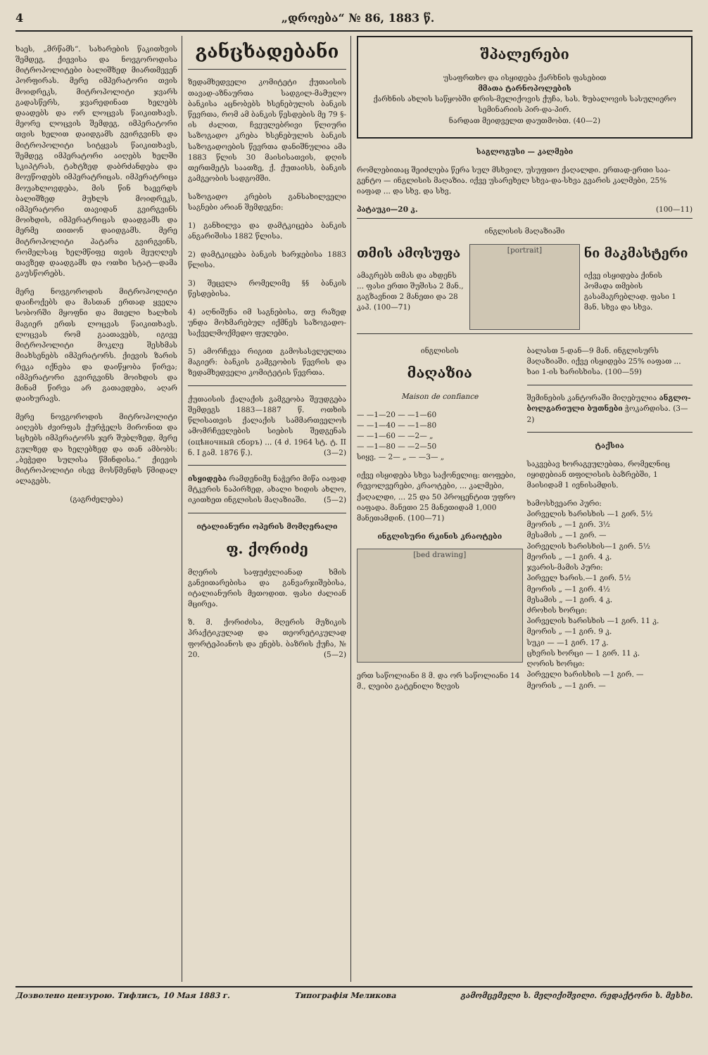4 „დროება“ № 86, 1883 წ.
ხაეს, „მრწამს“. სახარების წაკითხვის შემდეგ, ქიევისა და ნოვგოროდისა მიტროპოლიტები ბალიშზედ მიართმევენ პორფირას. მერე იმპერატორი თვის მოიდრეკს, მიტროპოლიტი ჯვარს გადასწერს, ჯვარედინათ ხელებს დაადებს და ორ ლოცვას წაიკითხავს. მეორე ლოცვის შემდეგ, იმპერატორი თვის ხელით დაიდგამს გვირგვინს და მიტროპოლიტი სიტყვას წაიკითხავს, შემდეგ იმპერატორი აიღებს ხელში სკიპტრას, ტახტზედ დაბრძანდება და მოუწოდებს იმპერატრიცას. იმპერატრიცა მოუახლოვდება, მის წინ ხაევრდს ბალიშზედ მუხლს მოიდრეკს, იმპერატორი თავიდან გვირგვინს მოიხდის, იმპერატრიცას დაადგამს და მერმე თითონ დაიდგამს. მერე მიტროპოლიტი პატარა გვირგვინს, რომელსაც ხელმწიფე თვის მეუღლეს თავზედ დაადგამს და ოთხი სტატ—დამა გაუსწორებს.
მერე ნოვგოროდის მიტროპოლიტი დაიჩოქებს და მასთან ერთად ყველა სობორში მყოფნი და მთელი ხალხის მაგიერ ერთს ლოცვას წაიკითხავს. ლოცვას რომ გაათავებს, იგივე მიტროპოლიტი მოკლე შესხმას მიახსენებს იმპერატორს. ქიევის ზარის რეკა იქნება და დაიწყობა წირვა; იმპერატორი გვირგვინს მოიხდის და მინამ წირვა არ გათავდება, აღარ დაიხურავს.
მერე ნოვგოროდის მიტროპოლიტი აიღებს ძვირფას ქურჭელს მირონით და სცხებს იმპერატორს ჯერ შუბლზედ, მერე გულზედ და ხელებზედ და თან ამბობს: „ბეჭედი სულისა წმინდისა.“ ქიევის მიტროპოლიტი ისევ მოსწმენდს წმიდალ ალაგებს.
(გაგრძელება)
განცხადებანი
ზედამხედველი კომიტეტი ქუთაისის თავად-აზნაურთა სადგილ-მამულო ბანკისა აცნობებს ხსენებულის ბანკის წევრთა, რომ ამ ბანკის წესდების მე 79 §-ის ძალით, ჩვეულებრივი წლიური საზოგადო კრება ხსენებულის ბანკის საზოგადოების წევრთა დანიშნულია ამა 1883 წლის 30 მაისისათვის, დღის თერთმეტს საათზე, ქ. ქუთაისს, ბანკის გამგეობის სადგომში.
საზოგადო კრების განსახილველი საგნები არიან შემდეგნი:
1) განხილვა და დამტკიცება ბანკის ანგარიშისა 1882 წლისა.
2) დამტკიცება ბანკის ხარჯებისა 1883 წლისა.
3) შეცვლა რომელიმე §§ ბანკის წესდებისა.
4) აღნიშვნა იმ საგნებისა, თუ რაზედ უნდა მოხმარებულ იქმნეს საზოგადო-საქველმოქმედო ფულები.
5) ამორჩევა რიგით გამოსასვლელთა მაგიერ: ბანკის გამგეობის წევრის და ზედამხედველი კომიტეტის წევრთა.
ქუთაისის ქალაქის გამგეობა შეუდგება შემდეგს 1883—1887 წ. ოთხის წლისათვის ქალაქის სამმართველოს ამომრჩევლების სიების შედგენას (оцѣночный сборъ) ... (4 ძ. 1964 სტ. ტ. II ნ. I გამ. 1876 წ.). (3—2)
ისყიდება რამდენიმე ნაჭერი მიწა იაფად მტკვრის ნაპირზედ, ახალი ხიდის ახლო, იკითხეთ ინგლისის მაღაზიაში. (5—2)
იტალიანური ოპერის მომღერალი
ფ. ქორიძე
მღერის საფუძვლიანად ხმის განვითარებისა და განვარჯიშებისა, იტალიანურის მეთოდით. ფასი ძალიან მცირეა.
ზ. მ. ქორიძისა, მღერის მუზიკის პრაქტიკულად და თეორეტიკულად ფორტეპიანოს და ენებს. ბაზრის ქუჩა, № 20. (5—2)
შპალერები
უსაფრთხო და ისყიდება ქარხნის ფასებით
მმათა ტარნოპოლების
ქარხნის ახლის საწყობში დრის-მელიქოვის ქუჩა, სას. ზუბალოვის სასულიერო სემინარიის პირ-და-პირ.
ნარდათ მეიდველთ დაუთმობთ. (40—2)
საგლოგუსი — კალმები
რომლებითაც შეიძლება წერა სულ მსხვილ, უსუფთო ქაღალდი. ერთად-ერთი საა-გენტო — ინგლისის მაღაზია. იქვე უსარეხელ სხვა-და-სხვა გვარის კალმები, 25% იაფად ... და სხვ. და სხვ.
პატაუკი—20 კ. (100—11)
ინგლისის მაღაზიაში
თმის ამოსუფა
ამაგრებს თმას და ახდენს ... ფასი ერთი შუშისა 2 მან., გაგზავნით 2 მანეთი და 28 კაპ. (100—71)
[portrait]
ნი მაკმასტერი
იქვე ისყიდება ქინის პომადა თმების გასამაგრებლად. ფასი 1 მან. სხვა და სხვა.
ინგლისის
მაღაზია
Maison de confiance
— —1—20 — —1—60
— —1—40 — —1—80
— —1—60 — —2— „
— —1—80 — —2—50
სიყვ. — 2— „ — —3— „
იქვე ისყიდება სხვა საქონელიც: თოფები, რევოლვერები, კრაოტები, ... კალმები, ქაღალდი, ... 25 და 50 პროცენტით უფრო იაფადა. მანეთი 25 მანეთიდამ 1,000 მანეთამდინ. (100—71)
ინგლისური რკინის კრაოტები
[bed drawing]
ერთ საწოლიანი 8 მ. და ორ საწოლიანი 14 მ., ლეიბი გატენილი ზღვის
ბალასთ 5-დან—9 მან. ინგლისურს მაღაზიაში. იქვე ისყიდება 25% იაფათ ... ხაი 1-ის ხარისხისა. (100—59)
შემინების კანტორაში მიღებულია ანგლო-ბოლგარიული ბუთნები ჭოკარდისა. (3—2)
ტაქსია
საკვებავ ხორაგეულებთა, რომელნიც იყიდებიან თფილისის ბაზრებში, 1 მაისიდამ 1 ივნისამდის.
ხამოსხვეარი პური:
პირველის ხარისხის —1 გირ. 5½
მეორის „ —1 გირ. 3½
მესამის „ —1 გირ. —
პირველის ხარისხის—1 გირ. 5½
მეორის „ —1 გირ. 4 კ.
ჯვარის-მამის პური:
პირველ ხარის.—1 გირ. 5½
მეორის „ —1 გირ. 4½
მესამის „ —1 გირ. 4 კ.
ძროხის ხორცი:
პირველის ხარისხის —1 გირ. 11 კ.
მეორის „ —1 გირ. 9 კ.
სუკი — —1 გირ. 17 კ.
ცხვრის ხორცი — 1 გირ. 11 კ.
ღორის ხორცი:
პირველი ხარისხის —1 გირ. —
მეორის „ —1 გირ. —
Дозволено цензурою. Тифлисъ, 10 Мая 1883 г. Типографія Меликова გამომცემელი ს. მელიქიშვილი. რედაქტორი ს. მესხი.